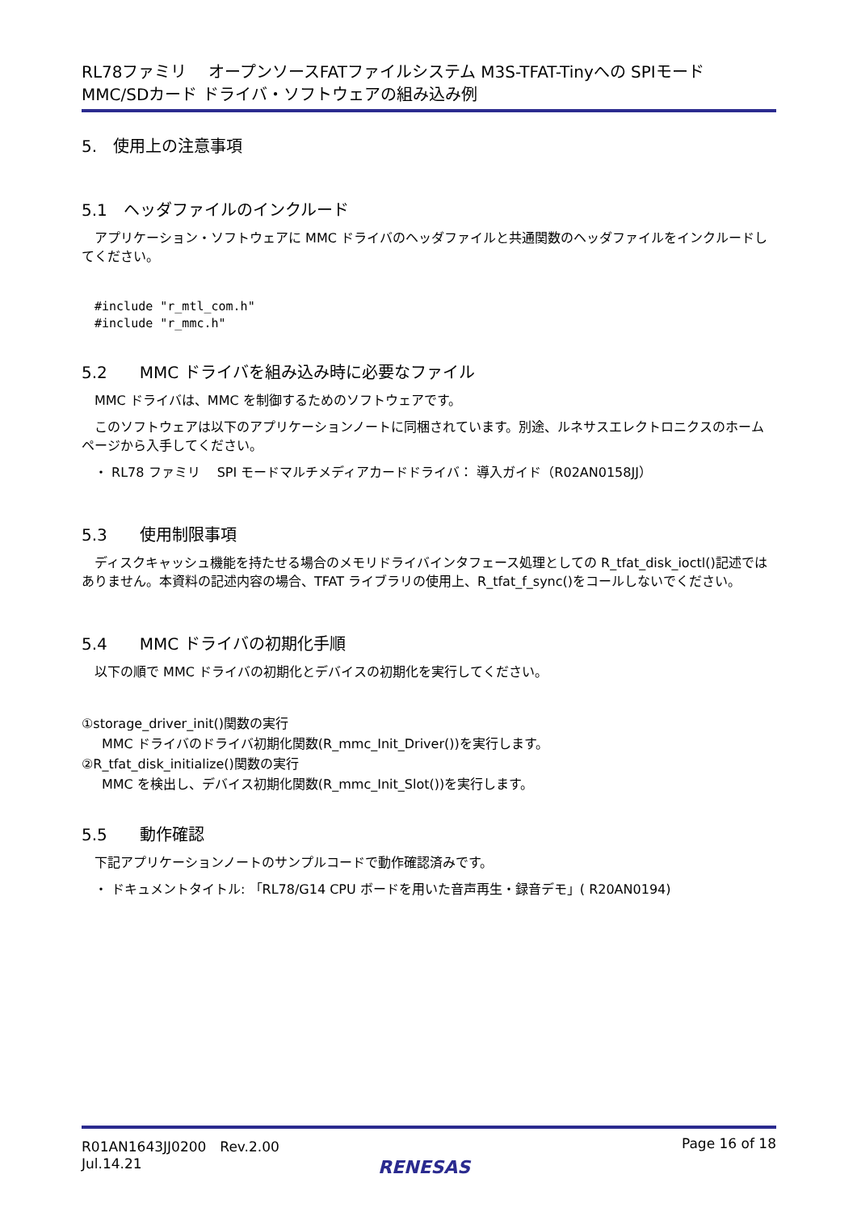RL78ファミリ　 オープンソースFATファイルシステム M3S-TFAT-Tinyへの SPIモード
MMC/SDカード ドライバ・ソフトウェアの組み込み例
5.　使用上の注意事項
5.1　ヘッダファイルのインクルード
アプリケーション・ソフトウェアに MMC ドライバのヘッダファイルと共通関数のヘッダファイルをインクルードしてください。
#include "r_mtl_com.h"
#include "r_mmc.h"
5.2　　MMC ドライバを組み込み時に必要なファイル
MMC ドライバは、MMC を制御するためのソフトウェアです。
このソフトウェアは以下のアプリケーションノートに同梱されています。別途、ルネサスエレクトロニクスのホームページから入手してください。
・ RL78 ファミリ　 SPI モードマルチメディアカードドライバ： 導入ガイド（R02AN0158JJ）
5.3　　使用制限事項
ディスクキャッシュ機能を持たせる場合のメモリドライバインタフェース処理としての R_tfat_disk_ioctl()記述ではありません。本資料の記述内容の場合、TFAT ライブラリの使用上、R_tfat_f_sync()をコールしないでください。
5.4　　MMC ドライバの初期化手順
以下の順で MMC ドライバの初期化とデバイスの初期化を実行してください。
①storage_driver_init()関数の実行
MMC ドライバのドライバ初期化関数(R_mmc_Init_Driver())を実行します。
②R_tfat_disk_initialize()関数の実行
MMC を検出し、デバイス初期化関数(R_mmc_Init_Slot())を実行します。
5.5　　動作確認
下記アプリケーションノートのサンプルコードで動作確認済みです。
・ ドキュメントタイトル: 「RL78/G14 CPU ボードを用いた音声再生・録音デモ」( R20AN0194)
R01AN1643JJ0200　Rev.2.00
Jul.14.21
Page 16 of 18
RENESAS